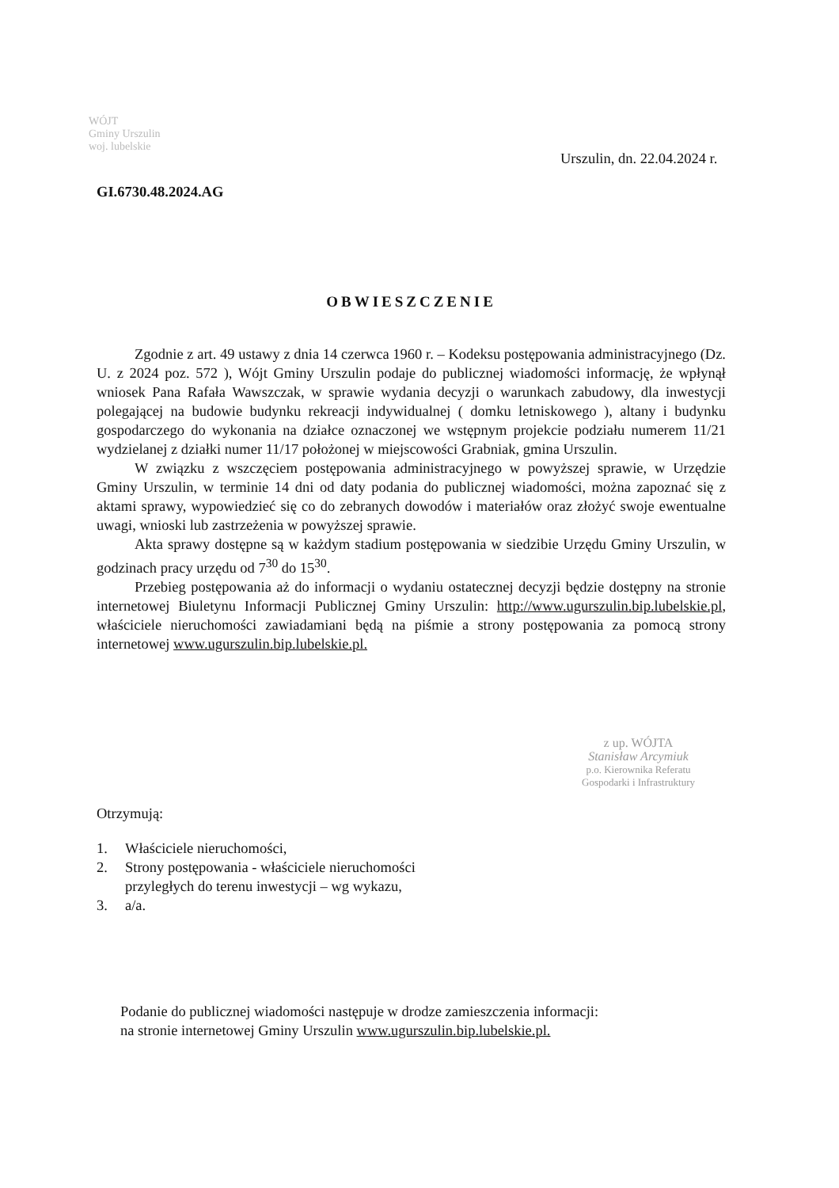WÓJT
Gminy Urszulin
woj. lubelskie
Urszulin, dn. 22.04.2024 r.
GI.6730.48.2024.AG
OBWIESZCZENIE
Zgodnie z art. 49 ustawy z dnia 14 czerwca 1960 r. – Kodeksu postępowania administracyjnego (Dz. U. z 2024 poz. 572 ), Wójt Gminy Urszulin podaje do publicznej wiadomości informację, że wpłynął wniosek Pana Rafała Wawszczak, w sprawie wydania decyzji o warunkach zabudowy, dla inwestycji polegającej na budowie budynku rekreacji indywidualnej ( domku letniskowego ), altany i budynku gospodarczego do wykonania na działce oznaczonej we wstępnym projekcie podziału numerem 11/21 wydzielanej z działki numer 11/17 położonej w miejscowości Grabniak, gmina Urszulin.
W związku z wszczęciem postępowania administracyjnego w powyższej sprawie, w Urzędzie Gminy Urszulin, w terminie 14 dni od daty podania do publicznej wiadomości, można zapoznać się z aktami sprawy, wypowiedzieć się co do zebranych dowodów i materiałów oraz złożyć swoje ewentualne uwagi, wnioski lub zastrzeżenia w powyższej sprawie.
Akta sprawy dostępne są w każdym stadium postępowania w siedzibie Urzędu Gminy Urszulin, w godzinach pracy urzędu od 7<sup>30</sup> do 15<sup>30</sup>.
Przebieg postępowania aż do informacji o wydaniu ostatecznej decyzji będzie dostępny na stronie internetowej Biuletynu Informacji Publicznej Gminy Urszulin: http://www.ugurszulin.bip.lubelskie.pl, właściciele nieruchomości zawiadamiani będą na piśmie a strony postępowania za pomocą strony internetowej www.ugurszulin.bip.lubelskie.pl.
Otrzymują:
1. Właściciele nieruchomości,
2. Strony postępowania - właściciele nieruchomości
przyległych do terenu inwestycji – wg wykazu,
3. a/a.
Podanie do publicznej wiadomości następuje w drodze zamieszczenia informacji:
na stronie internetowej Gminy Urszulin www.ugurszulin.bip.lubelskie.pl.
z up. WÓJTA
Stanisław Arcymiuk
p.o. Kierownika Referatu
Gospodarki i Infrastruktury